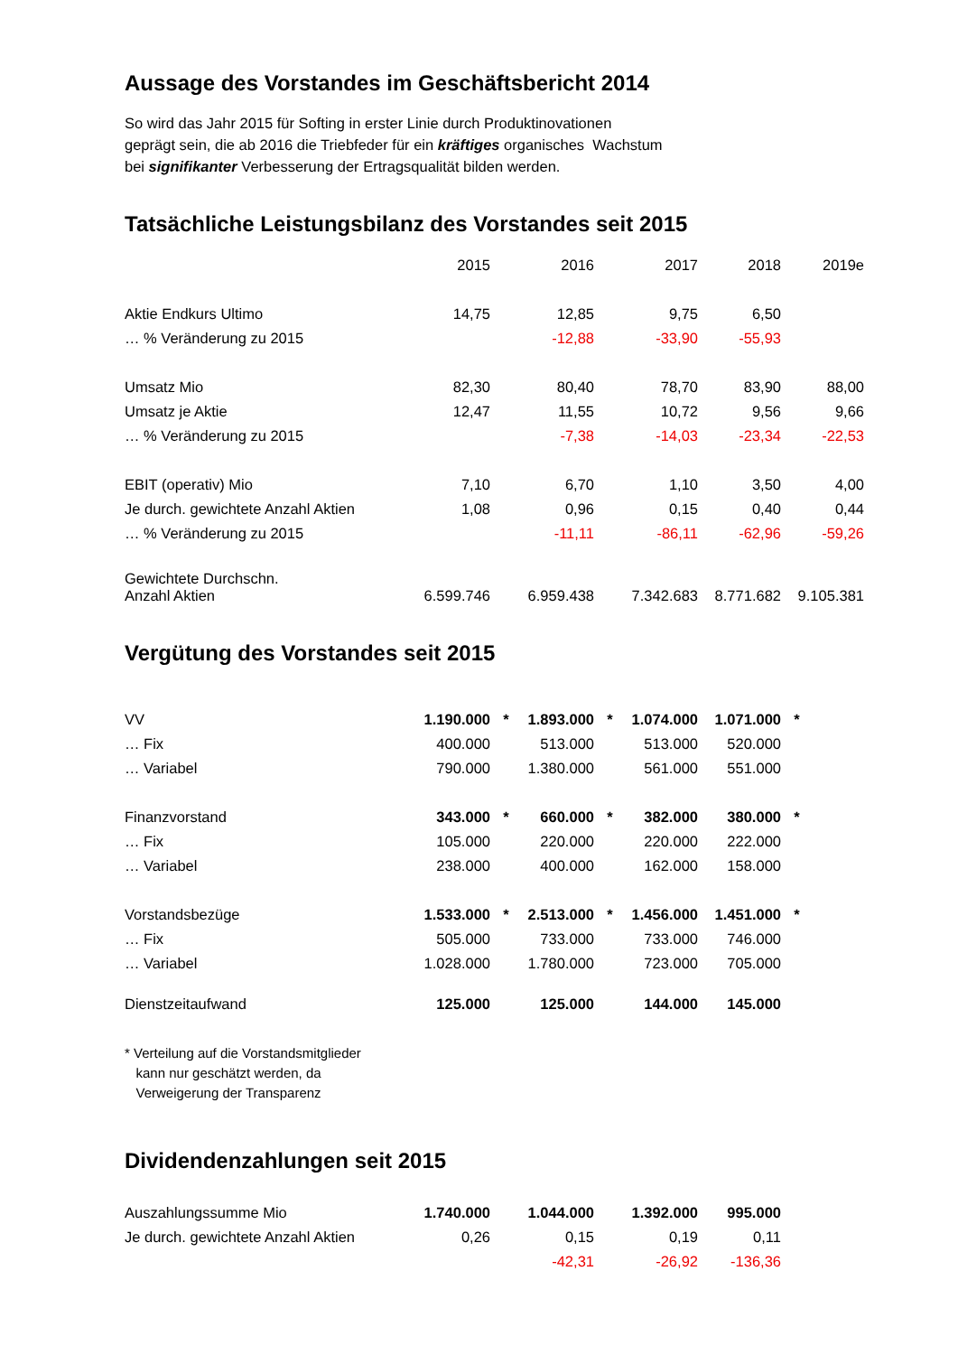Aussage des Vorstandes im Geschäftsbericht 2014
So wird das Jahr 2015 für Softing in erster Linie durch Produktinovationen
geprägt sein, die ab 2016 die Triebfeder für ein kräftiges organisches Wachstum
bei signifikanter Verbesserung der Ertragsqualität bilden werden.
Tatsächliche Leistungsbilanz des Vorstandes seit 2015
| | 2015 | | 2016 | | 2017 | | 2018 | | 2019e |
| Aktie Endkurs Ultimo | 14,75 | | 12,85 | | 9,75 | | 6,50 | | |
| … % Veränderung zu 2015 | | | -12,88 | | -33,90 | | -55,93 | | |
| Umsatz Mio | 82,30 | | 80,40 | | 78,70 | | 83,90 | | 88,00 |
| Umsatz je Aktie | 12,47 | | 11,55 | | 10,72 | | 9,56 | | 9,66 |
| … % Veränderung zu 2015 | | | -7,38 | | -14,03 | | -23,34 | | -22,53 |
| EBIT (operativ) Mio | 7,10 | | 6,70 | | 1,10 | | 3,50 | | 4,00 |
| Je durch. gewichtete Anzahl Aktien | 1,08 | | 0,96 | | 0,15 | | 0,40 | | 0,44 |
| … % Veränderung zu 2015 | | | -11,11 | | -86,11 | | -62,96 | | -59,26 |
| Gewichtete Durchschn. Anzahl Aktien | 6.599.746 | | 6.959.438 | | 7.342.683 | | 8.771.682 | | 9.105.381 |
Vergütung des Vorstandes seit 2015
| VV | 1.190.000 | * | 1.893.000 | * | 1.074.000 | | 1.071.000 | * |
| … Fix | 400.000 | | 513.000 | | 513.000 | | 520.000 | |
| … Variabel | 790.000 | | 1.380.000 | | 561.000 | | 551.000 | |
| Finanzvorstand | 343.000 | * | 660.000 | * | 382.000 | | 380.000 | * |
| … Fix | 105.000 | | 220.000 | | 220.000 | | 222.000 | |
| … Variabel | 238.000 | | 400.000 | | 162.000 | | 158.000 | |
| Vorstandsbezüge | 1.533.000 | * | 2.513.000 | * | 1.456.000 | | 1.451.000 | * |
| … Fix | 505.000 | | 733.000 | | 733.000 | | 746.000 | |
| … Variabel | 1.028.000 | | 1.780.000 | | 723.000 | | 705.000 | |
| Dienstzeitaufwand | 125.000 | | 125.000 | | 144.000 | | 145.000 | |
* Verteilung auf die Vorstandsmitglieder
kann nur geschätzt werden, da
Verweigerung der Transparenz
Dividendenzahlungen seit 2015
| Auszahlungssumme Mio | 1.740.000 | | 1.044.000 | | 1.392.000 | | 995.000 |
| Je durch. gewichtete Anzahl Aktien | 0,26 | | 0,15 | | 0,19 | | 0,11 |
| | | | -42,31 | | -26,92 | | -136,36 |